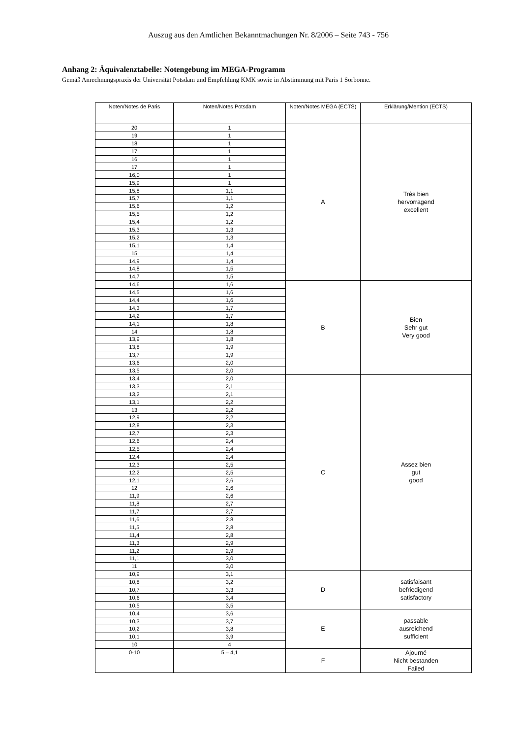Auszug aus den Amtlichen Bekanntmachungen Nr. 8/2006 – Seite 743 - 756
Anhang 2: Äquivalenztabelle: Notengebung im MEGA-Programm
Gemäß Anrechnungspraxis der Universität Potsdam und Empfehlung KMK sowie in Abstimmung mit Paris 1 Sorbonne.
| Noten/Notes de Paris | Noten/Notes Potsdam | Noten/Notes MEGA (ECTS) | Erklärung/Mention (ECTS) |
| --- | --- | --- | --- |
| 20 | 1 | A | Très bien hervorragend excellent |
| 19 | 1 | | |
| 18 | 1 | | |
| 17 | 1 | | |
| 16 | 1 | | |
| 17 | 1 | | |
| 16,0 | 1 | | |
| 15,9 | 1 | | |
| 15,8 | 1,1 | | |
| 15,7 | 1,1 | | |
| 15,6 | 1,2 | | |
| 15,5 | 1,2 | | |
| 15,4 | 1,2 | | |
| 15,3 | 1,3 | | |
| 15,2 | 1,3 | | |
| 15,1 | 1,4 | | |
| 15 | 1,4 | | |
| 14,9 | 1,4 | | |
| 14,8 | 1,5 | | |
| 14,7 | 1,5 | | |
| 14,6 | 1,6 | B | Bien Sehr gut Very good |
| 14,5 | 1,6 | | |
| 14,4 | 1,6 | | |
| 14,3 | 1,7 | | |
| 14,2 | 1,7 | | |
| 14,1 | 1,8 | | |
| 14 | 1,8 | | |
| 13,9 | 1,8 | | |
| 13,8 | 1,9 | | |
| 13,7 | 1,9 | | |
| 13,6 | 2,0 | | |
| 13,5 | 2,0 | | |
| 13,4 | 2,0 | C | Assez bien gut good |
| 13,3 | 2,1 | | |
| 13,2 | 2,1 | | |
| 13,1 | 2,2 | | |
| 13 | 2,2 | | |
| 12,9 | 2,2 | | |
| 12,8 | 2,3 | | |
| 12,7 | 2,3 | | |
| 12,6 | 2,4 | | |
| 12,5 | 2,4 | | |
| 12,4 | 2,4 | | |
| 12,3 | 2,5 | | |
| 12,2 | 2,5 | | |
| 12,1 | 2,6 | | |
| 12 | 2,6 | | |
| 11,9 | 2,6 | | |
| 11,8 | 2,7 | | |
| 11,7 | 2,7 | | |
| 11,6 | 2.8 | | |
| 11,5 | 2,8 | | |
| 11,4 | 2,8 | | |
| 11,3 | 2,9 | | |
| 11,2 | 2,9 | | |
| 11,1 | 3,0 | | |
| 11 | 3,0 | | |
| 10,9 | 3,1 | D | satisfaisant befriedigend satisfactory |
| 10,8 | 3,2 | | |
| 10,7 | 3,3 | | |
| 10,6 | 3,4 | | |
| 10,5 | 3,5 | | |
| 10,4 | 3,6 | E | passable ausreichend sufficient |
| 10,3 | 3,7 | | |
| 10,2 | 3,8 | | |
| 10,1 | 3,9 | | |
| 10 | 4 | | |
| 0-10 | 5 – 4,1 | F | Ajourné Nicht bestanden Failed |